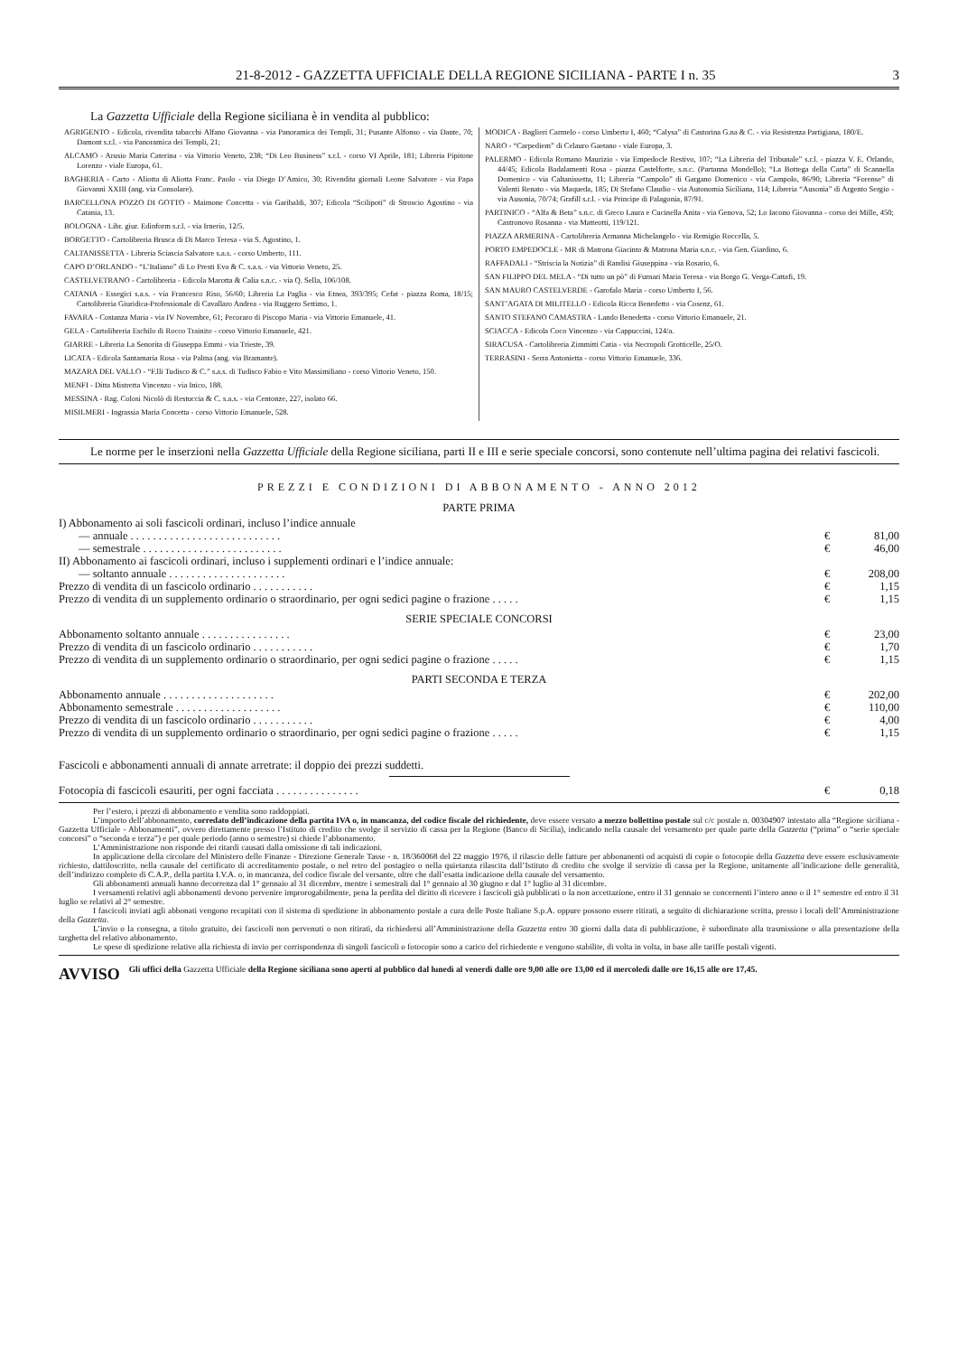21-8-2012 - GAZZETTA UFFICIALE DELLA REGIONE SICILIANA - PARTE I n. 35
3
La Gazzetta Ufficiale della Regione siciliana è in vendita al pubblico:
AGRIGENTO - Edicola, rivendita tabacchi Alfano Giovanna - via Panoramica dei Templi, 31; Pusante Alfonso - via Dante, 70; Damont s.r.l. - via Panoramica dei Templi, 21;
ALCAMO - Arusio Maria Caterina - via Vittorio Veneto, 238; “Di Leo Business” s.r.l. - corso VI Aprile, 181; Libreria Pipitone Lorenzo - viale Europa, 61.
BAGHERIA - Carto - Aliotta di Aliotta Franc. Paolo - via Diego D’Amico, 30; Rivendita giornali Leone Salvatore - via Papa Giovanni XXIII (ang. via Consolare).
BARCELLONA POZZO DI GOTTO - Maimone Concetta - via Garibaldi, 307; Edicola “Scilipoti” di Stroscio Agostino - via Catania, 13.
BOLOGNA - Libr. giur. Edinform s.r.l. - via Irnerio, 12/5.
BORGETTO - Cartolibreria Brusca di Di Marco Teresa - via S. Agostino, 1.
CALTANISSETTA - Libreria Sciascia Salvatore s.a.s. - corso Umberto, 111.
CAPO D’ORLANDO - “L’Italiano” di Lo Presti Eva & C. s.a.s. - via Vittorio Veneto, 25.
CASTELVETRANO - Cartolibreria - Edicola Marotta & Calia s.n.c. - via Q. Sella, 106/108.
CATANIA - Essegici s.a.s. - via Francesco Riso, 56/60; Libreria La Paglia - via Etnea, 393/395; Cefat - piazza Roma, 18/15; Cartolibreria Giuridica-Professionale di Cavallaro Andrea - via Ruggero Settimo, 1.
FAVARA - Costanza Maria - via IV Novembre, 61; Pecoraro di Piscopo Maria - via Vittorio Emanuele, 41.
GELA - Cartolibreria Eschilo di Rocco Trainito - corso Vittorio Emanuele, 421.
GIARRE - Libreria La Senorita di Giuseppa Emmi - via Trieste, 39.
LICATA - Edicola Santamaria Rosa - via Palma (ang. via Bramante).
MAZARA DEL VALLO - “F.lli Tudisco & C.” s.a.s. di Tudisco Fabio e Vito Massimiliano - corso Vittorio Veneto, 150.
MENFI - Ditta Mistretta Vincenzo - via Inico, 188.
MESSINA - Rag. Colosi Nicolò di Restuccia & C. s.a.s. - via Centonze, 227, isolato 66.
MISILMERI - Ingrassia Maria Concetta - corso Vittorio Emanuele, 528.
MODICA - Baglieri Carmelo - corso Umberto I, 460; “Calysa” di Castorina G.na & C. - via Resistenza Partigiana, 180/E.
NARO - “Carpediem” di Celauro Gaetano - viale Europa, 3.
PALERMO - Edicola Romano Maurizio - via Empedocle Restivo, 107; “La Libreria del Tribunale” s.r.l. - piazza V. E. Orlando, 44/45; Edicola Badalamenti Rosa - piazza Castelforte, s.n.c. (Partanna Mondello); “La Bottega della Carta” di Scannella Domenico - via Caltanissetta, 11; Libreria “Campolo” di Gargano Domenico - via Campolo, 86/90; Libreria “Forense” di Valenti Renato - via Maqueda, 185; Di Stefano Claudio - via Autonomia Siciliana, 114; Libreria “Ausonia” di Argento Sergio - via Ausonia, 70/74; Grafill s.r.l. - via Principe di Palagonia, 87/91.
PARTINICO - “Alfa & Beta” s.n.c. di Greco Laura e Cucinella Anita - via Genova, 52; Lo Iacono Giovanna - corso dei Mille, 450; Castronovo Rosanna - via Matteotti, 119/121.
PIAZZA ARMERINA - Cartolibreria Armanna Michelangelo - via Remigio Roccella, 5.
PORTO EMPEDOCLE - MR di Matrona Giacinto & Matrona Maria s.n.c. - via Gen. Giardino, 6.
RAFFADALI - “Striscia la Notizia” di Randisi Giuseppina - via Rosario, 6.
SAN FILIPPO DEL MELA - “Di tutto un pò” di Furnari Maria Teresa - via Borgo G. Verga-Cattafi, 19.
SAN MAURO CASTELVERDE - Garofalo Maria - corso Umberto I, 56.
SANT’AGATA DI MILITELLO - Edicola Ricca Benedetto - via Cosenz, 61.
SANTO STEFANO CAMASTRA - Lando Benedetta - corso Vittorio Emanuele, 21.
SCIACCA - Edicola Coco Vincenzo - via Cappuccini, 124/a.
SIRACUSA - Cartolibreria Zimmitti Catia - via Necropoli Grotticelle, 25/O.
TERRASINI - Serra Antonietta - corso Vittorio Emanuele, 336.
Le norme per le inserzioni nella Gazzetta Ufficiale della Regione siciliana, parti II e III e serie speciale concorsi, sono contenute nell’ultima pagina dei relativi fascicoli.
PREZZI E CONDIZIONI DI ABBONAMENTO - ANNO 2012
PARTE PRIMA
| I) Abbonamento ai soli fascicoli ordinari, incluso l’indice annuale | | |
| — annuale . . . . . . . . . . . . . . . . . . . . . . . . . . . | € | 81,00 |
| — semestrale . . . . . . . . . . . . . . . . . . . . . . . . . | € | 46,00 |
| II) Abbonamento ai fascicoli ordinari, incluso i supplementi ordinari e l’indice annuale: | | |
| — soltanto annuale . . . . . . . . . . . . . . . . . . . . . | € | 208,00 |
| Prezzo di vendita di un fascicolo ordinario . . . . . . . . . . . | € | 1,15 |
| Prezzo di vendita di un supplemento ordinario o straordinario, per ogni sedici pagine o frazione . . . . . | € | 1,15 |
SERIE SPECIALE CONCORSI
| Abbonamento soltanto annuale . . . . . . . . . . . . . . . . | € | 23,00 |
| Prezzo di vendita di un fascicolo ordinario . . . . . . . . . . . | € | 1,70 |
| Prezzo di vendita di un supplemento ordinario o straordinario, per ogni sedici pagine o frazione . . . . . | € | 1,15 |
PARTI SECONDA E TERZA
| Abbonamento annuale . . . . . . . . . . . . . . . . . . . . | € | 202,00 |
| Abbonamento semestrale . . . . . . . . . . . . . . . . . . . | € | 110,00 |
| Prezzo di vendita di un fascicolo ordinario . . . . . . . . . . . | € | 4,00 |
| Prezzo di vendita di un supplemento ordinario o straordinario, per ogni sedici pagine o frazione . . . . . | € | 1,15 |
Fascicoli e abbonamenti annuali di annate arretrate: il doppio dei prezzi suddetti.
| Fotocopia di fascicoli esauriti, per ogni facciata . . . . . . . . . . . . . . . | € | 0,18 |
Per l’estero, i prezzi di abbonamento e vendita sono raddoppiati.
L’importo dell’abbonamento, corredato dell’indicazione della partita IVA o, in mancanza, del codice fiscale del richiedente, deve essere versato a mezzo bollettino postale sul c/c postale n. 00304907 intestato alla “Regione siciliana - Gazzetta Ufficiale - Abbonamenti”, ovvero direttamente presso l’Istituto di credito che svolge il servizio di cassa per la Regione (Banco di Sicilia), indicando nella causale del versamento per quale parte della Gazzetta (“prima” o “serie speciale concorsi” o “seconda e terza”) e per quale periodo (anno o semestre) si chiede l’abbonamento.
L’Amministrazione non risponde dei ritardi causati dalla omissione di tali indicazioni.
In applicazione della circolare del Ministero delle Finanze - Direzione Generale Tasse - n. 18/360068 del 22 maggio 1976, il rilascio delle fatture per abbonanenti od acquisti di copie o fotocopie della Gazzetta deve essere esclusivamente richiesto, dattiloscritto, nella causale del certificato di accreditamento postale, o nel retro del postagiro o nella quietanza rilascita dall’Istituto di credito che svolge il servizio di cassa per la Regione, unitamente all’indicazione delle generalità, dell’indirizzo completo di C.A.P., della partita I.V.A. o, in mancanza, del codice fiscale del versante, oltre che dall’esatta indicazione della causale del versamento.
Gli abbonamenti annuali hanno decorrenza dal 1° gennaio al 31 dicembre, mentre i semestrali dal 1° gennaio al 30 giugno e dal 1° luglio al 31 dicembre.
I versamenti relativi agli abbonamenti devono pervenire improrogabilmente, pena la perdita del diritto di ricevere i fascicoli già pubblicati o la non accettazione, entro il 31 gennaio se concernenti l’intero anno o il 1° semestre ed entro il 31 luglio se relativi al 2° semestre.
I fascicoli inviati agli abbonati vengono recapitati con il sistema di spedizione in abbonamento postale a cura delle Poste Italiane S.p.A. oppure possono essere ritirati, a seguito di dichiarazione scritta, presso i locali dell’Amministrazione della Gazzetta.
L’invio o la consegna, a titolo gratuito, dei fascicoli non pervenuti o non ritirati, da richiedersi all’Amministrazione della Gazzetta entro 30 giorni dalla data di pubblicazione, è subordinato alla trasmissione o alla presentazione della targhetta del relativo abbonamento.
Le spese di spedizione relative alla richiesta di invio per corrispondenza di singoli fascicoli o fotocopie sono a carico del richiedente e vengono stabilite, di volta in volta, in base alle tariffe postali vigenti.
AVVISO
Gli uffici della Gazzetta Ufficiale della Regione siciliana sono aperti al pubblico dal lunedì al venerdì dalle ore 9,00 alle ore 13,00 ed il mercoledì dalle ore 16,15 alle ore 17,45.